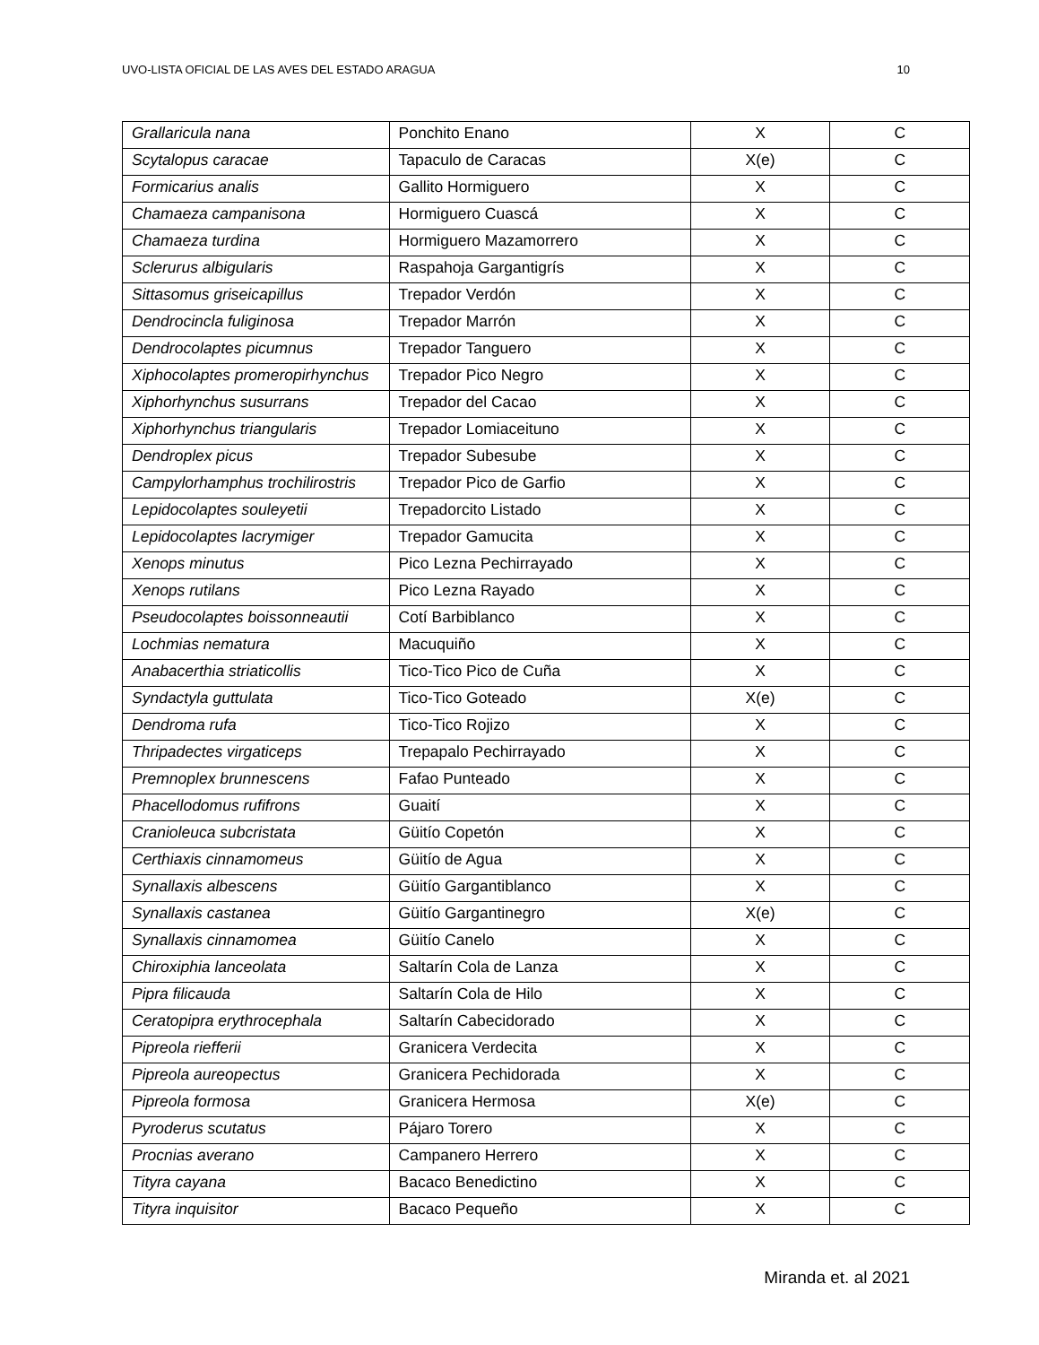UVO-LISTA OFICIAL DE LAS AVES DEL ESTADO ARAGUA 10
| Grallaricula nana | Ponchito Enano | X | C |
| Scytalopus caracae | Tapaculo de Caracas | X(e) | C |
| Formicarius analis | Gallito Hormiguero | X | C |
| Chamaeza campanisona | Hormiguero Cuascá | X | C |
| Chamaeza turdina | Hormiguero Mazamorrero | X | C |
| Sclerurus albigularis | Raspahoja Gargantigrís | X | C |
| Sittasomus griseicapillus | Trepador Verdón | X | C |
| Dendrocincla fuliginosa | Trepador Marrón | X | C |
| Dendrocolaptes picumnus | Trepador Tanguero | X | C |
| Xiphocolaptes promeropirhynchus | Trepador Pico Negro | X | C |
| Xiphorhynchus susurrans | Trepador del Cacao | X | C |
| Xiphorhynchus triangularis | Trepador Lomiaceituno | X | C |
| Dendroplex picus | Trepador Subesube | X | C |
| Campylorhamphus trochilirostris | Trepador Pico de Garfio | X | C |
| Lepidocolaptes souleyetii | Trepadorcito Listado | X | C |
| Lepidocolaptes lacrymiger | Trepador Gamucita | X | C |
| Xenops minutus | Pico Lezna Pechirrayado | X | C |
| Xenops rutilans | Pico Lezna Rayado | X | C |
| Pseudocolaptes boissonneautii | Cotí Barbiblanco | X | C |
| Lochmias nematura | Macuquiño | X | C |
| Anabacerthia striaticollis | Tico-Tico Pico de Cuña | X | C |
| Syndactyla guttulata | Tico-Tico Goteado | X(e) | C |
| Dendroma rufa | Tico-Tico Rojizo | X | C |
| Thripadectes virgaticeps | Trepapalo Pechirrayado | X | C |
| Premnoplex brunnescens | Fafao Punteado | X | C |
| Phacellodomus rufifrons | Guaití | X | C |
| Cranioleuca subcristata | Güitío Copetón | X | C |
| Certhiaxis cinnamomeus | Güitío de Agua | X | C |
| Synallaxis albescens | Güitío Gargantiblanco | X | C |
| Synallaxis castanea | Güitío Gargantinegro | X(e) | C |
| Synallaxis cinnamomea | Güitío Canelo | X | C |
| Chiroxiphia lanceolata | Saltarín Cola de Lanza | X | C |
| Pipra filicauda | Saltarín Cola de Hilo | X | C |
| Ceratopipra erythrocephala | Saltarín Cabecidorado | X | C |
| Pipreola riefferii | Granicera Verdecita | X | C |
| Pipreola aureopectus | Granicera Pechidorada | X | C |
| Pipreola formosa | Granicera Hermosa | X(e) | C |
| Pyroderus scutatus | Pájaro Torero | X | C |
| Procnias averano | Campanero Herrero | X | C |
| Tityra cayana | Bacaco Benedictino | X | C |
| Tityra inquisitor | Bacaco Pequeño | X | C |
Miranda et. al 2021